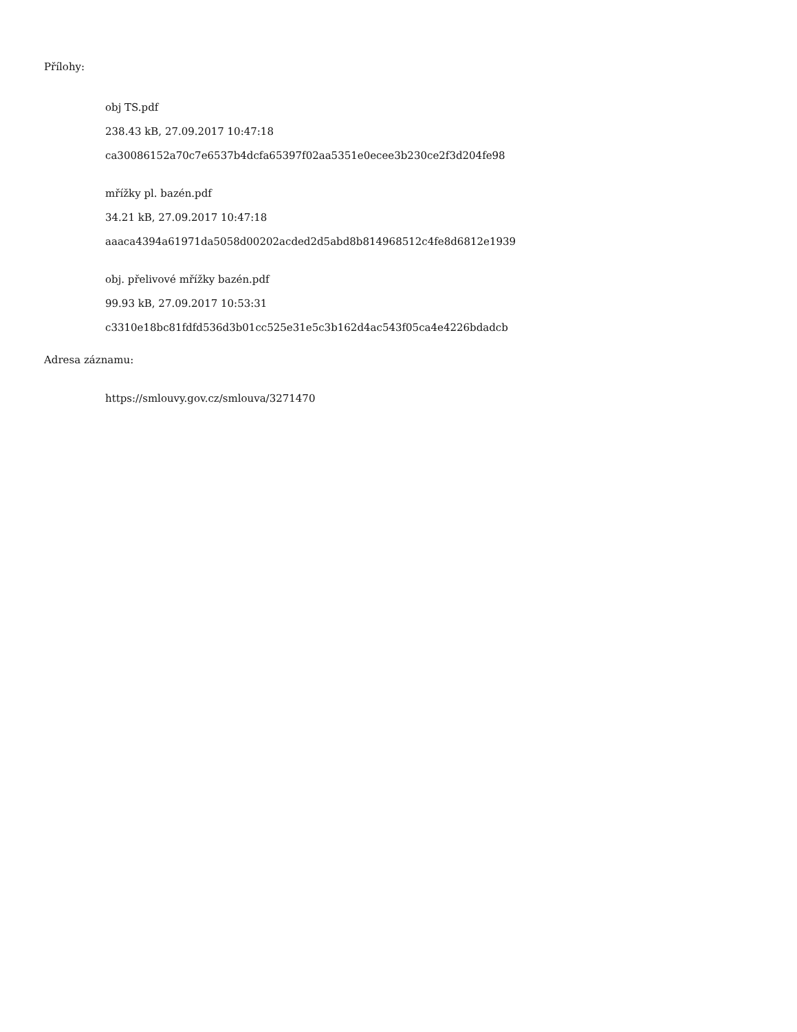Přílohy:
obj TS.pdf
238.43 kB, 27.09.2017 10:47:18
ca30086152a70c7e6537b4dcfa65397f02aa5351e0ecee3b230ce2f3d204fe98
mřížky pl. bazén.pdf
34.21 kB, 27.09.2017 10:47:18
aaaca4394a61971da5058d00202acded2d5abd8b814968512c4fe8d6812e1939
obj. přelivové mřížky bazén.pdf
99.93 kB, 27.09.2017 10:53:31
c3310e18bc81fdfd536d3b01cc525e31e5c3b162d4ac543f05ca4e4226bdadcb
Adresa záznamu:
https://smlouvy.gov.cz/smlouva/3271470